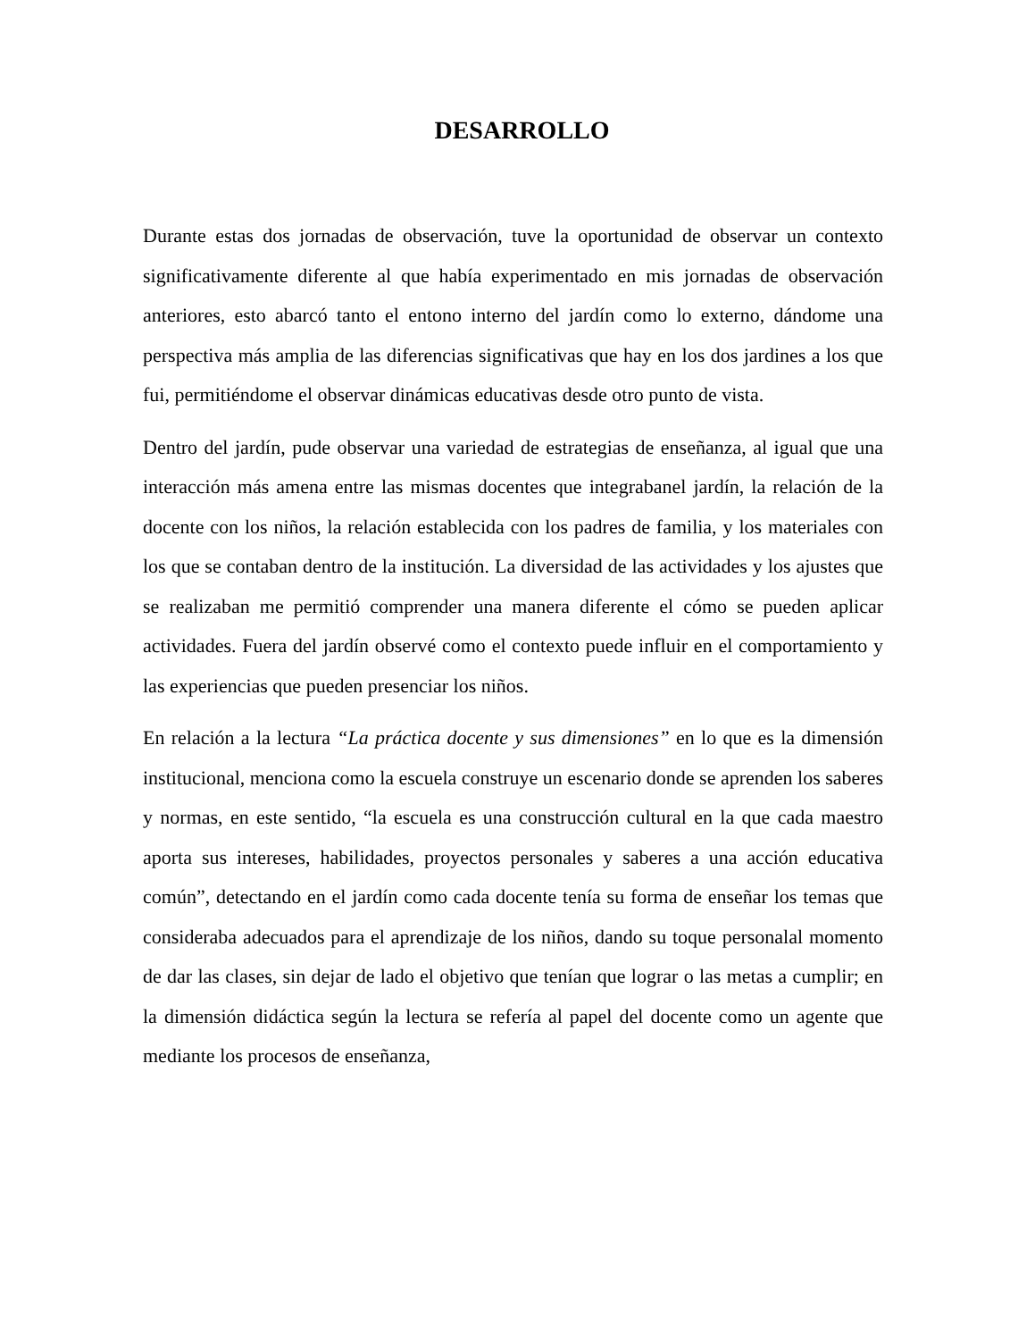DESARROLLO
Durante estas dos jornadas de observación, tuve la oportunidad de observar un contexto significativamente diferente al que había experimentado en mis jornadas de observación anteriores, esto abarcó tanto el entono interno del jardín como lo externo, dándome una perspectiva más amplia de las diferencias significativas que hay en los dos jardines a los que fui, permitiéndome el observar dinámicas educativas desde otro punto de vista.
Dentro del jardín, pude observar una variedad de estrategias de enseñanza, al igual que una interacción más amena entre las mismas docentes que integrabanel jardín, la relación de la docente con los niños, la relación establecida con los padres de familia, y los materiales con los que se contaban dentro de la institución. La diversidad de las actividades y los ajustes que se realizaban me permitió comprender una manera diferente el cómo se pueden aplicar actividades. Fuera del jardín observé como el contexto puede influir en el comportamiento y las experiencias que pueden presenciar los niños.
En relación a la lectura “La práctica docente y sus dimensiones” en lo que es la dimensión institucional, menciona como la escuela construye un escenario donde se aprenden los saberes y normas, en este sentido, “la escuela es una construcción cultural en la que cada maestro aporta sus intereses, habilidades, proyectos personales y saberes a una acción educativa común”, detectando en el jardín como cada docente tenía su forma de enseñar los temas que consideraba adecuados para el aprendizaje de los niños, dando su toque personalal momento de dar las clases, sin dejar de lado el objetivo que tenían que lograr o las metas a cumplir; en la dimensión didáctica según la lectura se refería al papel del docente como un agente que mediante los procesos de enseñanza,